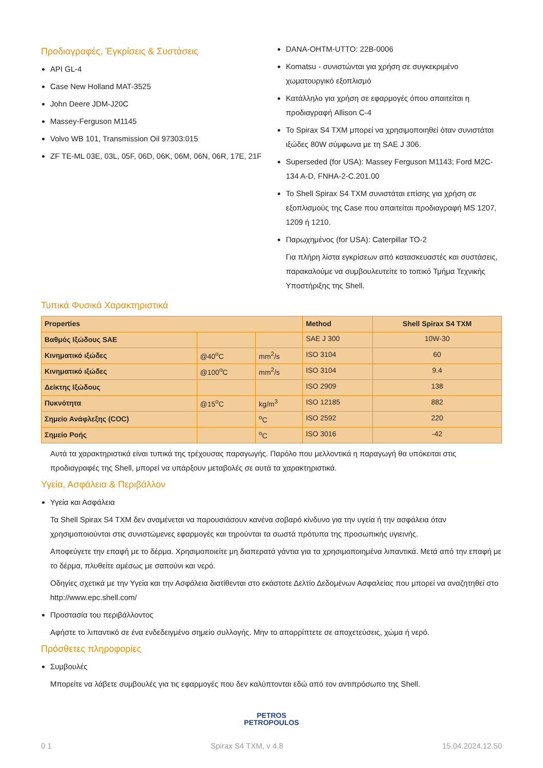Προδιαγραφές, Έγκρίσεις & Συστάσεις
API GL-4
Case New Holland MAT-3525
John Deere JDM-J20C
Massey-Ferguson M1145
Volvo WB 101, Transmission Oil 97303:015
ZF TE-ML 03E, 03L, 05F, 06D, 06K, 06M, 06N, 06R, 17E, 21F
DANA-OHTM-UTTO: 22B-0006
Komatsu - συνιστώνται για χρήση σε συγκεκριμένο χωματουργικό εξοπλισμό
Κατάλληλο για χρήση σε εφαρμογές όπου απαιτείται η προδιαγραφή Allison C-4
Το Spirax S4 TXM μπορεί να χρησιμοποιηθεί όταν συνιστάται ιξώδες 80W σύμφωνα με τη SAE J 306.
Superseded (for USA): Massey Ferguson M1143; Ford M2C-134 A-D, FNHA-2-C.201.00
Το Shell Spirax S4 TXM συνιστάται επίσης για χρήση σε εξοπλισμούς της Case που απαιτείται προδιαγραφή MS 1207, 1209 ή 1210.
Παρωχημένος (for USA): Caterpillar TO-2
Για πλήρη λίστα εγκρίσεων από κατασκευαστές και συστάσεις, παρακαλούμε να συμβουλευτείτε το τοπικό Τμήμα Τεχνικής Υποστήριξης της Shell.
Τυπικά Φυσικά Χαρακτηριστικά
| Properties | | | Method | Shell Spirax S4 TXM |
| --- | --- | --- | --- | --- |
| Βαθμός Ιξώδους SAE | | | SAE J 300 | 10W-30 |
| Κινηματικό ιξώδες | @40<sup>o</sup>C | mm<sup>2</sup>/s | ISO 3104 | 60 |
| Κινηματικό ιξώδες | @100<sup>o</sup>C | mm<sup>2</sup>/s | ISO 3104 | 9.4 |
| Δείκτης Ιξώδους | | | ISO 2909 | 138 |
| Πυκνότητα | @15<sup>o</sup>C | kg/m<sup>3</sup> | ISO 12185 | 882 |
| Σημείο Ανάφλεξης (COC) | | <sup>o</sup> C | ISO 2592 | 220 |
| Σημείο Ροής | | <sup>o</sup> C | ISO 3016 | -42 |
Αυτά τα χαρακτηριστικά είναι τυπικά της τρέχουσας παραγωγής. Παρόλο που μελλοντικά η παραγωγή θα υπόκειται στις προδιαγραφές της Shell, μπορεί να υπάρξουν μεταβολές σε αυτά τα χαρακτηριστικά.
Υγεία, Ασφάλεια & Περιβάλλον
Υγεία και Ασφάλεια
Τα Shell Spirax S4 TXM δεν αναμένεται να παρουσιάσουν κανένα σοβαρό κίνδυνο για την υγεία ή την ασφάλεια όταν χρησιμοποιούνται στις συνιστώμενες εφαρμογές και τηρούνται τα σωστά πρότυπα της προσωπικής υγιεινής.
Αποφεύγετε την επαφή με το δέρμα. Χρησιμοποιείτε μη διαπερατά γάντια για τα χρησιμοποιημένα λιπαντικά. Μετά από την επαφή με το δέρμα, πλυθείτε αμέσως με σαπούνι και νερό.
Οδηγίες σχετικά με την Υγεία και την Ασφάλεια διατίθενται στο εκάστοτε Δελτίο Δεδομένων Ασφαλείας που μπορεί να αναζητηθεί στο http://www.epc.shell.com/
Προστασία του περιβάλλοντος
Αφήστε το λιπαντικό σε ένα ενδεδειγμένο σημείο συλλογής. Μην το απορρίπτετε σε αποχετεύσεις, χώμα ή νερό.
Πρόσθετες πληροφορίες
Συμβουλές
Μπορείτε να λάβετε συμβουλές για τις εφαρμογές που δεν καλύπτονται εδώ από τον αντιπρόσωπο της Shell.
PETROS
PETROPOULOS
0 1 Spirax S4 TXM, v 4.8 15.04.2024.12.50